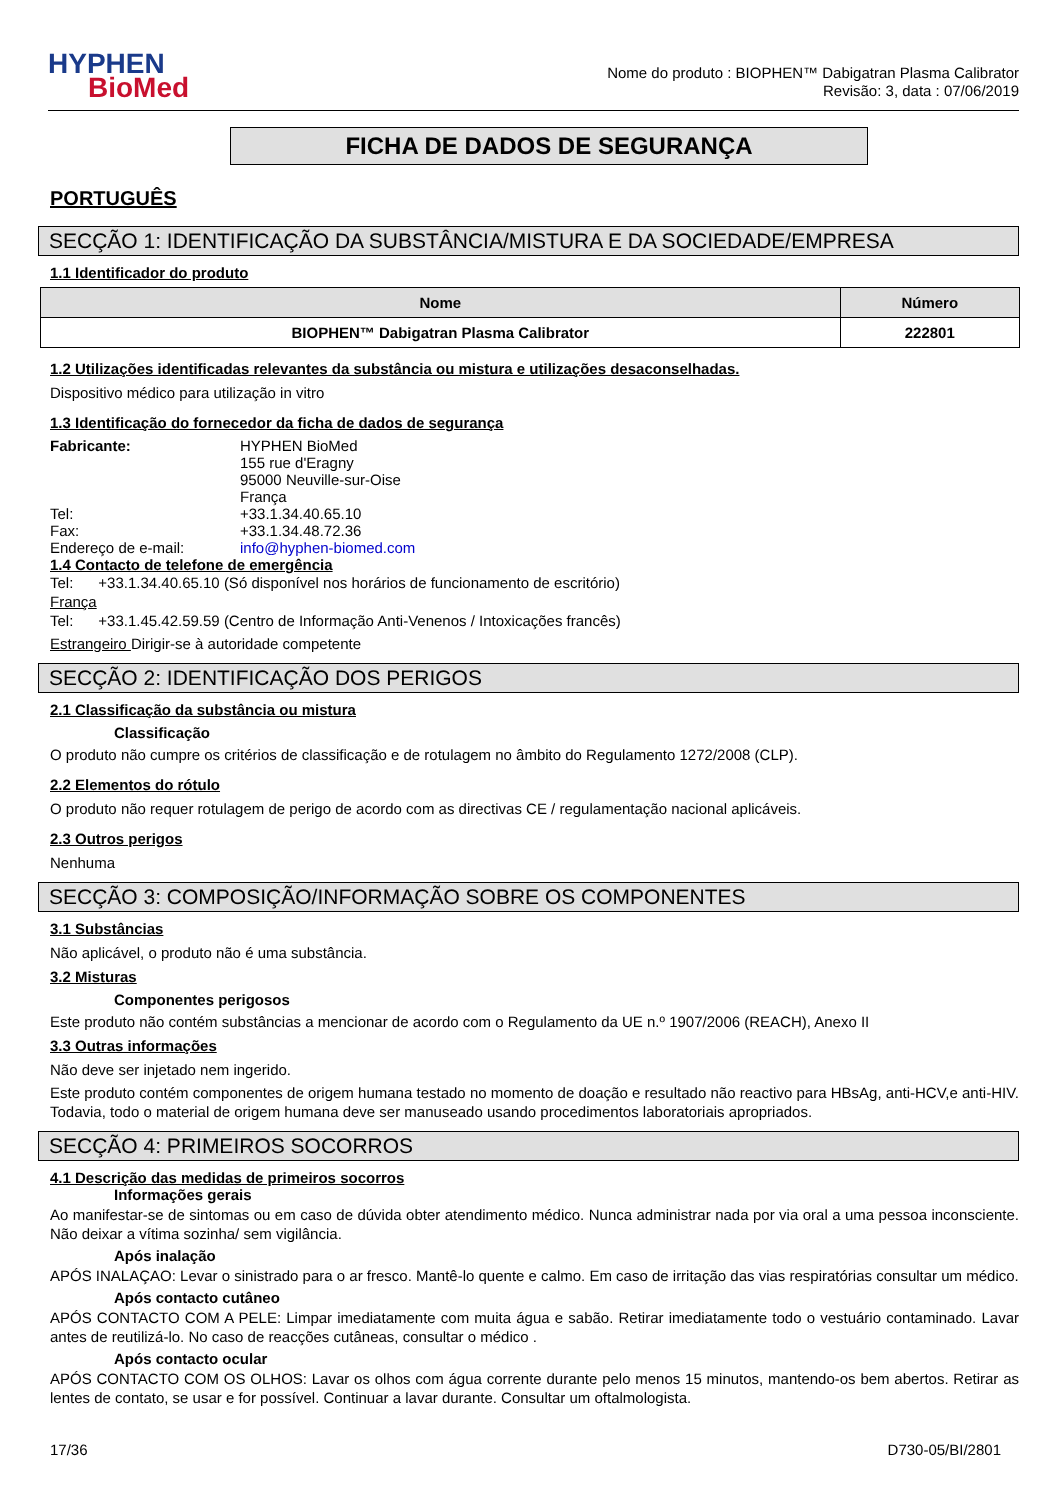HYPHEN
BioMed
Nome do produto : BIOPHEN™ Dabigatran Plasma Calibrator
Revisão: 3, data : 07/06/2019
FICHA DE DADOS DE SEGURANÇA
PORTUGUÊS
SECÇÃO 1: IDENTIFICAÇÃO DA SUBSTÂNCIA/MISTURA E DA SOCIEDADE/EMPRESA
1.1 Identificador do produto
| Nome | Número |
| --- | --- |
| BIOPHEN™ Dabigatran Plasma Calibrator | 222801 |
1.2 Utilizações identificadas relevantes da substância ou mistura e utilizações desaconselhadas.
Dispositivo médico para utilização in vitro
1.3 Identificação do fornecedor da ficha de dados de segurança
| Fabricante: | HYPHEN BioMed 155 rue d'Eragny 95000 Neuville-sur-Oise França |
| Tel: | +33.1.34.40.65.10 |
| Fax: | +33.1.34.48.72.36 |
| Endereço de e-mail: | info@hyphen-biomed.com |
1.4 Contacto de telefone de emergência
Tel: +33.1.34.40.65.10 (Só disponível nos horários de funcionamento de escritório)
França
Tel: +33.1.45.42.59.59 (Centro de Informação Anti-Venenos / Intoxicações francês)
Estrangeiro Dirigir-se à autoridade competente
SECÇÃO 2: IDENTIFICAÇÃO DOS PERIGOS
2.1 Classificação da substância ou mistura
Classificação
O produto não cumpre os critérios de classificação e de rotulagem no âmbito do Regulamento 1272/2008 (CLP).
2.2 Elementos do rótulo
O produto não requer rotulagem de perigo de acordo com as directivas CE / regulamentação nacional aplicáveis.
2.3 Outros perigos
Nenhuma
SECÇÃO 3: COMPOSIÇÃO/INFORMAÇÃO SOBRE OS COMPONENTES
3.1 Substâncias
Não aplicável, o produto não é uma substância.
3.2 Misturas
Componentes perigosos
Este produto não contém substâncias a mencionar de acordo com o Regulamento da UE n.º 1907/2006 (REACH), Anexo II
3.3 Outras informações
Não deve ser injetado nem ingerido.
Este produto contém componentes de origem humana testado no momento de doação e resultado não reactivo para HBsAg, anti-HCV,e anti-HIV. Todavia, todo o material de origem humana deve ser manuseado usando procedimentos laboratoriais apropriados.
SECÇÃO 4: PRIMEIROS SOCORROS
4.1 Descrição das medidas de primeiros socorros
Informações gerais
Ao manifestar-se de sintomas ou em caso de dúvida obter atendimento médico. Nunca administrar nada por via oral a uma pessoa inconsciente. Não deixar a vítima sozinha/ sem vigilância.
Após inalação
APÓS INALAÇAO: Levar o sinistrado para o ar fresco. Mantê-lo quente e calmo. Em caso de irritação das vias respiratórias consultar um médico.
Após contacto cutâneo
APÓS CONTACTO COM A PELE: Limpar imediatamente com muita água e sabão. Retirar imediatamente todo o vestuário contaminado. Lavar antes de reutilizá-lo. No caso de reacções cutâneas, consultar o médico .
Após contacto ocular
APÓS CONTACTO COM OS OLHOS: Lavar os olhos com água corrente durante pelo menos 15 minutos, mantendo-os bem abertos. Retirar as lentes de contato, se usar e for possível. Continuar a lavar durante. Consultar um oftalmologista.
17/36 D730-05/BI/2801